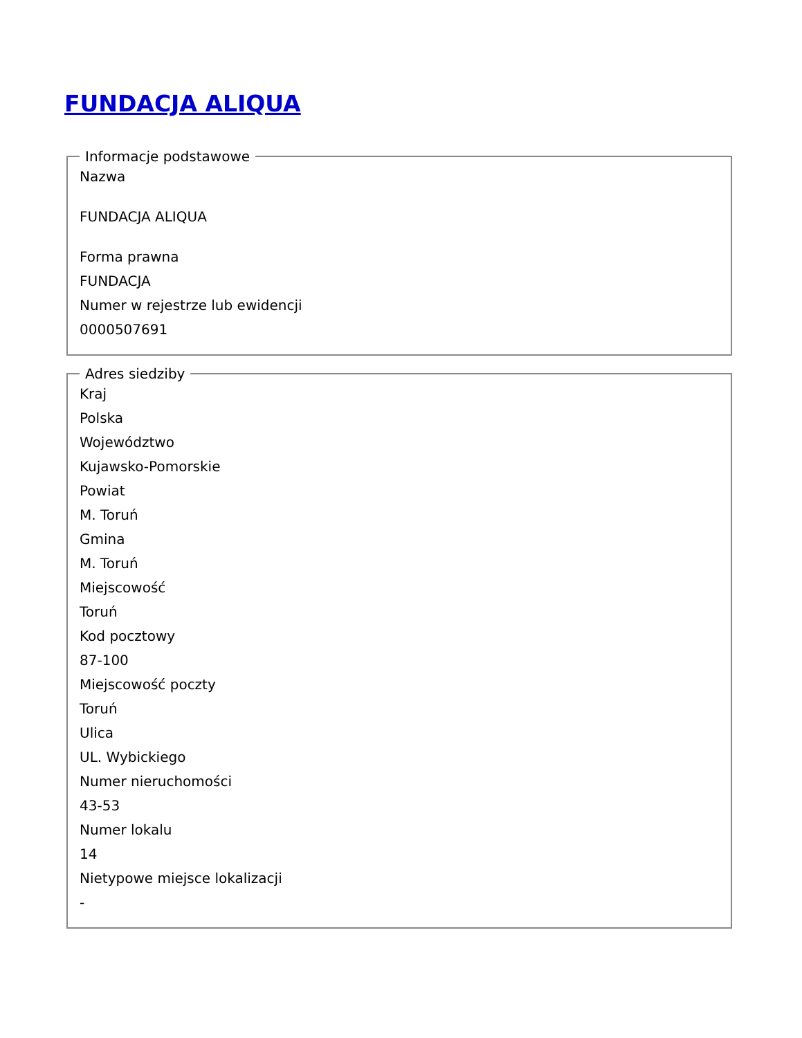FUNDACJA ALIQUA
Informacje podstawowe
Nazwa
FUNDACJA ALIQUA
Forma prawna
FUNDACJA
Numer w rejestrze lub ewidencji
0000507691
Adres siedziby
Kraj
Polska
Województwo
Kujawsko-Pomorskie
Powiat
M. Toruń
Gmina
M. Toruń
Miejscowość
Toruń
Kod pocztowy
87-100
Miejscowość poczty
Toruń
Ulica
UL. Wybickiego
Numer nieruchomości
43-53
Numer lokalu
14
Nietypowe miejsce lokalizacji
-